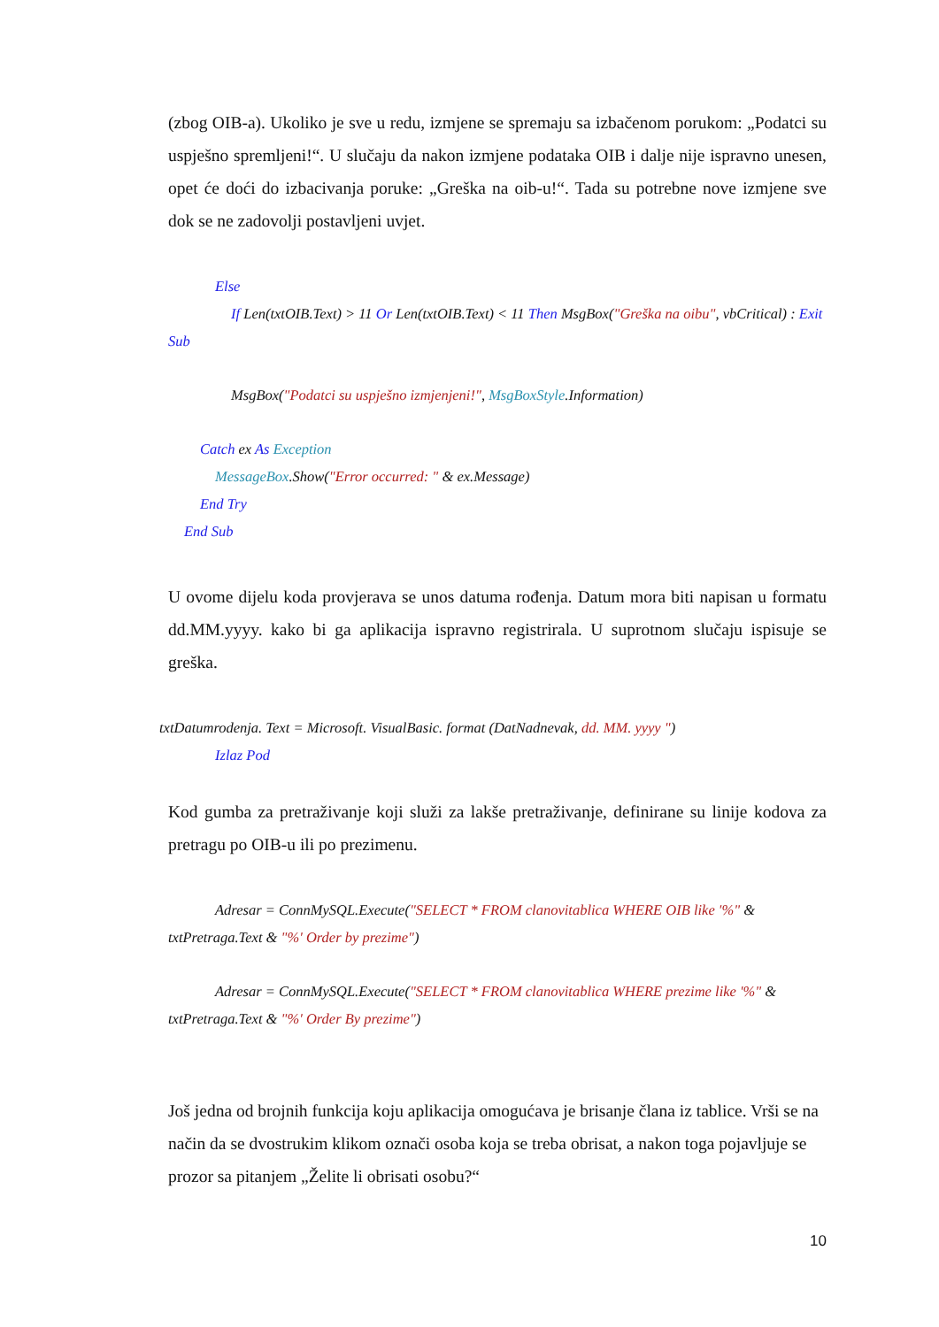(zbog OIB-a). Ukoliko je sve u redu, izmjene se spremaju sa izbačenom porukom: „Podatci su uspješno spremljeni!“. U slučaju da nakon izmjene podataka OIB i dalje nije ispravno unesen, opet će doći do izbacivanja poruke: „Greška na oib-u!“. Tada su potrebne nove izmjene sve dok se ne zadovolji postavljeni uvjet.
Else
If Len(txtOIB.Text) > 11 Or Len(txtOIB.Text) < 11 Then MsgBox("Greška na oibu", vbCritical) : Exit Sub
MsgBox("Podatci su uspješno izmjenjeni!", MsgBoxStyle.Information)
Catch ex As Exception
MessageBox.Show("Error occurred: " & ex.Message)
End Try
End Sub
U ovome dijelu koda provjerava se unos datuma rođenja. Datum mora biti napisan u formatu dd.MM.yyyy. kako bi ga aplikacija ispravno registrirala. U suprotnom slučaju ispisuje se greška.
txtDatumrodenja. Text = Microsoft. VisualBasic. format (DatNadnevak, dd. MM. yyyy ")
Izlaz Pod
Kod gumba za pretraživanje koji služi za lakše pretraživanje, definirane su linije kodova za pretragu po OIB-u ili po prezimenu.
Adresar = ConnMySQL.Execute("SELECT * FROM clanovitablica WHERE OIB like '%" & txtPretraga.Text & "%' Order by prezime")
Adresar = ConnMySQL.Execute("SELECT * FROM clanovitablica WHERE prezime like '%" & txtPretraga.Text & "%' Order By prezime")
Još jedna od brojnih funkcija koju aplikacija omogućava je brisanje člana iz tablice. Vrši se na način da se dvostrukim klikom označi osoba koja se treba obrisat, a nakon toga pojavljuje se prozor sa pitanjem „Želite li obrisati osobu?“
10